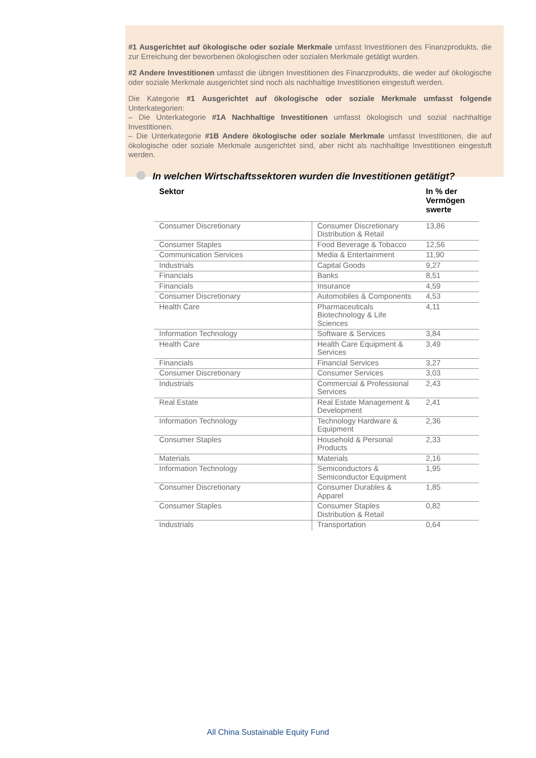#1 Ausgerichtet auf ökologische oder soziale Merkmale umfasst Investitionen des Finanzprodukts, die zur Erreichung der beworbenen ökologischen oder sozialen Merkmale getätigt wurden.
#2 Andere Investitionen umfasst die übrigen Investitionen des Finanzprodukts, die weder auf ökologische oder soziale Merkmale ausgerichtet sind noch als nachhaltige Investitionen eingestuft werden.
Die Kategorie #1 Ausgerichtet auf ökologische oder soziale Merkmale umfasst folgende Unterkategorien:
– Die Unterkategorie #1A Nachhaltige Investitionen umfasst ökologisch und sozial nachhaltige Investitionen.
– Die Unterkategorie #1B Andere ökologische oder soziale Merkmale umfasst Investitionen, die auf ökologische oder soziale Merkmale ausgerichtet sind, aber nicht als nachhaltige Investitionen eingestuft werden.
In welchen Wirtschaftssektoren wurden die Investitionen getätigt?
| Sektor | | In % der Vermögen swerte |
| --- | --- | --- |
| Consumer Discretionary | Consumer Discretionary Distribution & Retail | 13,86 |
| Consumer Staples | Food Beverage & Tobacco | 12,56 |
| Communication Services | Media & Entertainment | 11,90 |
| Industrials | Capital Goods | 9,27 |
| Financials | Banks | 8,51 |
| Financials | Insurance | 4,59 |
| Consumer Discretionary | Automobiles & Components | 4,53 |
| Health Care | Pharmaceuticals Biotechnology & Life Sciences | 4,11 |
| Information Technology | Software & Services | 3,84 |
| Health Care | Health Care Equipment & Services | 3,49 |
| Financials | Financial Services | 3,27 |
| Consumer Discretionary | Consumer Services | 3,03 |
| Industrials | Commercial & Professional Services | 2,43 |
| Real Estate | Real Estate Management & Development | 2,41 |
| Information Technology | Technology Hardware & Equipment | 2,36 |
| Consumer Staples | Household & Personal Products | 2,33 |
| Materials | Materials | 2,16 |
| Information Technology | Semiconductors & Semiconductor Equipment | 1,95 |
| Consumer Discretionary | Consumer Durables & Apparel | 1,85 |
| Consumer Staples | Consumer Staples Distribution & Retail | 0,82 |
| Industrials | Transportation | 0,64 |
All China Sustainable Equity Fund